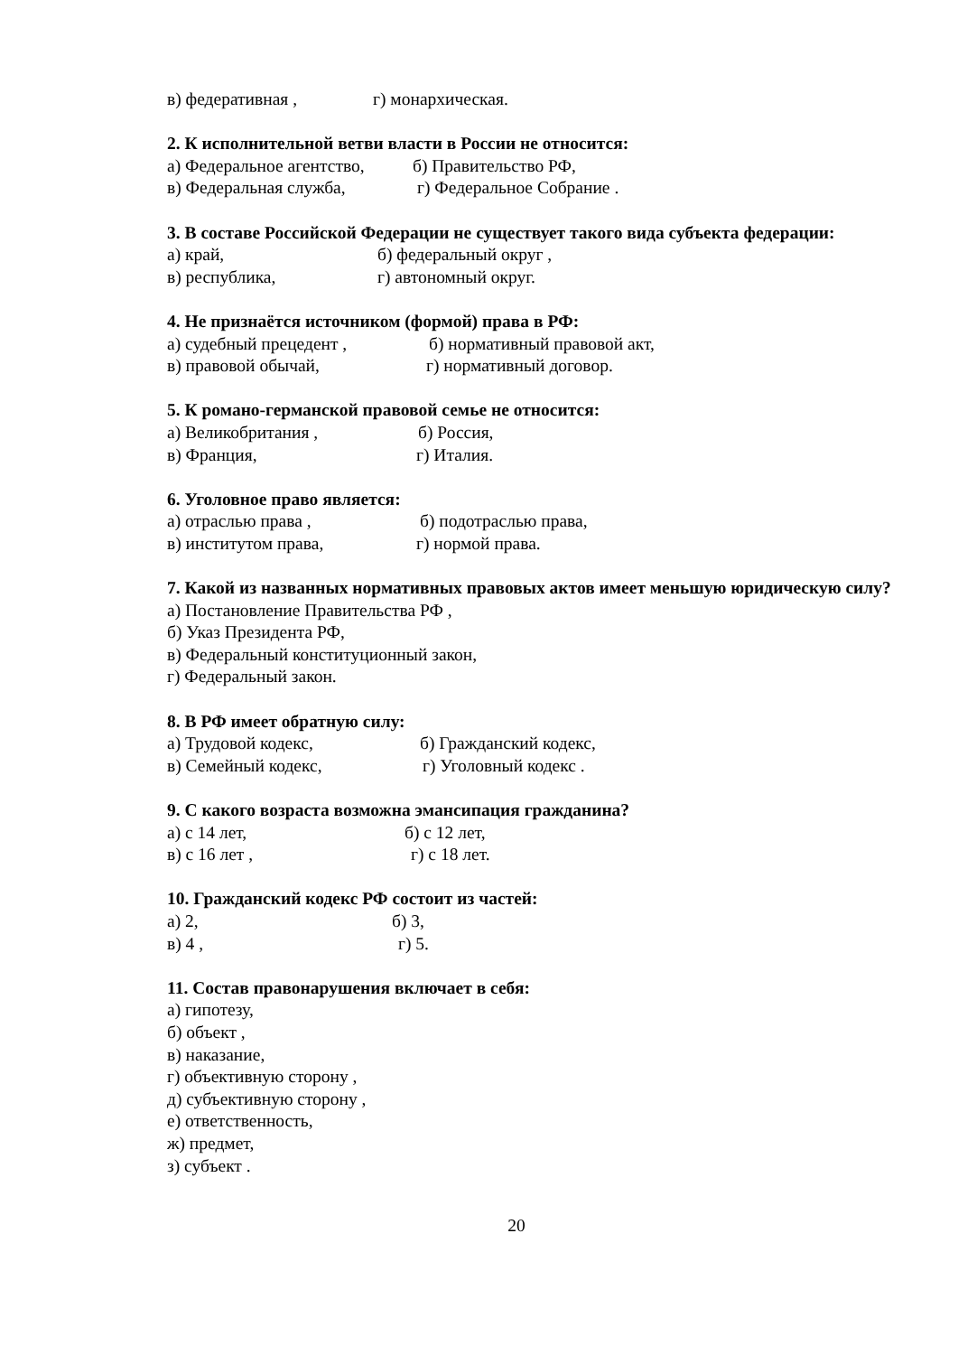в) федеративная , г) монархическая.
2. К исполнительной ветви власти в России не относится:
а) Федеральное агентство, б) Правительство РФ,
в) Федеральная служба, г) Федеральное Собрание .
3. В составе Российской Федерации не существует такого вида субъекта федерации:
а) край, б) федеральный округ ,
в) республика, г) автономный округ.
4. Не признаётся источником (формой) права в РФ:
а) судебный прецедент , б) нормативный правовой акт,
в) правовой обычай, г) нормативный договор.
5. К романо-германской правовой семье не относится:
а) Великобритания , б) Россия,
в) Франция, г) Италия.
6. Уголовное право является:
а) отраслью права , б) подотраслью права,
в) институтом права, г) нормой права.
7. Какой из названных нормативных правовых актов имеет меньшую юридическую силу?
а) Постановление Правительства РФ ,
б) Указ Президента РФ,
в) Федеральный конституционный закон,
г) Федеральный закон.
8. В РФ имеет обратную силу:
а) Трудовой кодекс, б) Гражданский кодекс,
в) Семейный кодекс, г) Уголовный кодекс .
9. С какого возраста возможна эмансипация гражданина?
а) с 14 лет, б) с 12 лет,
в) с 16 лет , г) с 18 лет.
10. Гражданский кодекс РФ состоит из частей:
а) 2, б) 3,
в) 4 , г) 5.
11. Состав правонарушения включает в себя:
а) гипотезу,
б) объект ,
в) наказание,
г) объективную сторону ,
д) субъективную сторону ,
е) ответственность,
ж) предмет,
з) субъект .
20